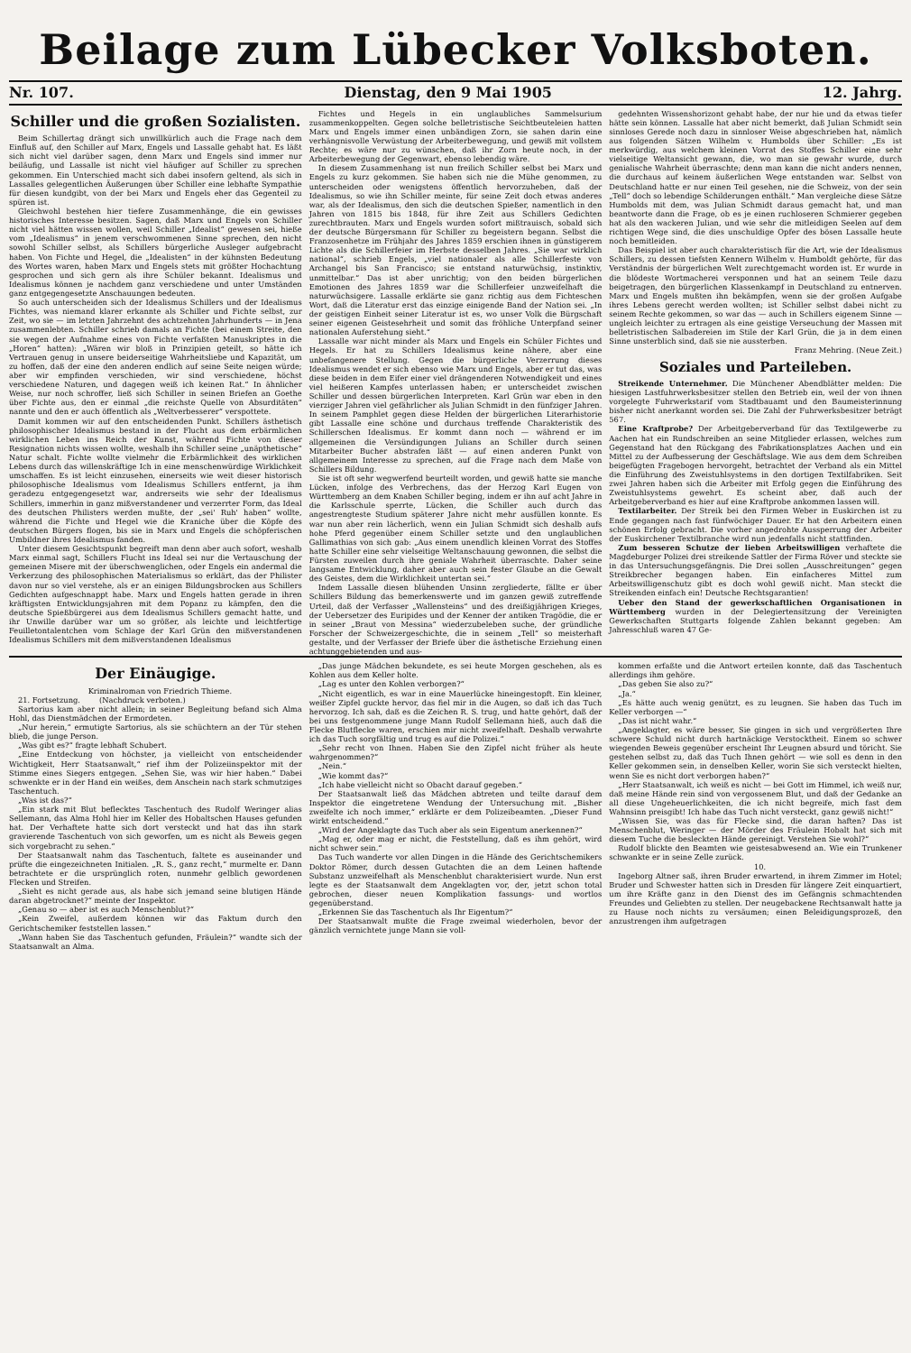Beilage zum Lübecker Volksboten.
Nr. 107. Dienstag, den 9 Mai 1905 12. Jahrg.
Schiller und die großen Sozialisten.
Beim Schillertag drängt sich unwillkürlich auch die Frage nach dem Einfluß auf, den Schiller auf Marx, Engels und Lassalle gehabt hat. Es läßt sich nicht viel darüber sagen, denn Marx und Engels sind immer nur beiläufig, und Lassalle ist nicht viel häufiger auf Schiller zu sprechen gekommen. Ein Unterschied macht sich dabei insofern geltend, als sich in Lassalles gelegentlichen Äußerungen über Schiller eine lebhafte Sympathie für diesen kundgibt, von der bei Marx und Engels eher das Gegenteil zu spüren ist.
Gleichwohl bestehen hier tiefere Zusammenhänge, die ein gewisses historisches Interesse besitzen. Sagen, daß Marx und Engels von Schiller nicht viel hätten wissen wollen, weil Schiller „Idealist“ gewesen sei, hieße vom „Idealismus“ in jenem verschwommenen Sinne sprechen, den nicht sowohl Schiller selbst, als Schillers bürgerliche Ausleger aufgebracht haben. Von Fichte und Hegel, die „Idealisten“ in der kühnsten Bedeutung des Wortes waren, haben Marx und Engels stets mit größter Hochachtung gesprochen und sich gern als ihre Schüler bekannt. Idealismus und Idealismus können je nachdem ganz verschiedene und unter Umständen ganz entgegengesetzte Anschauungen bedeuten.
So auch unterscheiden sich der Idealismus Schillers und der Idealismus Fichtes, was niemand klarer erkannte als Schiller und Fichte selbst, zur Zeit, wo sie — im letzten Jahrzehnt des achtzehnten Jahrhunderts — in Jena zusammenlebten. Schiller schrieb damals an Fichte (bei einem Streite, den sie wegen der Aufnahme eines von Fichte verfaßten Manuskriptes in die „Horen“ hatten): „Wären wir bloß in Prinzipien geteilt, so hätte ich Vertrauen genug in unsere beiderseitige Wahrheitsliebe und Kapazität, um zu hoffen, daß der eine den anderen endlich auf seine Seite neigen würde; aber wir empfinden verschieden, wir sind verschiedene, höchst verschiedene Naturen, und dagegen weiß ich keinen Rat.“ In ähnlicher Weise, nur noch schroffer, ließ sich Schiller in seinen Briefen an Goethe über Fichte aus, den er einmal „die reichste Quelle von Absurditäten“ nannte und den er auch öffentlich als „Weltverbesserer“ verspottete.
Damit kommen wir auf den entscheidenden Punkt. Schillers ästhetisch philosophischer Idealismus bestand in der Flucht aus dem erbärmlichen wirklichen Leben ins Reich der Kunst, während Fichte von dieser Resignation nichts wissen wollte, weshalb ihn Schiller seine „unäpthetische“ Natur schalt. Fichte wollte vielmehr die Erbärmlichkeit des wirklichen Lebens durch das willenskräftige Ich in eine menschenwürdige Wirklichkeit umschaffen. Es ist leicht einzusehen, einerseits wie weit dieser historisch philosophische Idealismus vom Idealismus Schillers entfernt, ja ihm geradezu entgegengesetzt war, andrerseits wie sehr der Idealismus Schillers, immerhin in ganz mißverstandener und verzerrter Form, das Ideal des deutschen Philisters werden mußte, der „sei' Ruh' haben“ wollte, während die Fichte und Hegel wie die Kraniche über die Köpfe des deutschen Bürgers flogen, bis sie in Marx und Engels die schöpferischen Umbildner ihres Idealismus fanden.
Unter diesem Gesichtspunkt begreift man denn aber auch sofort, weshalb Marx einmal sagt, Schillers Flucht ins Ideal sei nur die Vertauschung der gemeinen Misere mit der überschwenglichen, oder Engels ein andermal die Verkerzung des philosophischen Materialismus so erklärt, das der Philister davon nur so viel verstehe, als er an einigen Bildungsbrocken aus Schillers Gedichten aufgeschnappt habe. Marx und Engels hatten gerade in ihren kräftigsten Entwicklungsjahren mit dem Popanz zu kämpfen, den die deutsche Spießbürgerei aus dem Idealismus Schillers gemacht hatte, und ihr Unwille darüber war um so größer, als leichte und leichtfertige Feuilletontalentchen vom Schlage der Karl Grün den mißverstandenen Idealismus Schillers mit dem mißverstandenen Idealismus
Fichtes und Hegels in ein unglaubliches Sammelsurium zusammenkoppelten. Gegen solche belletristische Seichtbeuteleien hatten Marx und Engels immer einen unbändigen Zorn, sie sahen darin eine verhängnisvolle Verwüstung der Arbeiterbewegung, und gewiß mit vollstem Rechte; es wäre nur zu wünschen, daß ihr Zorn heute noch, in der Arbeiterbewegung der Gegenwart, ebenso lebendig wäre.
In diesem Zusammenhang ist nun freilich Schiller selbst bei Marx und Engels zu kurz gekommen. Sie haben sich nie die Mühe genommen, zu unterscheiden oder wenigstens öffentlich hervorzuheben, daß der Idealismus, so wie ihn Schiller meinte, für seine Zeit doch etwas anderes war, als der Idealismus, den sich die deutschen Spießer, namentlich in den Jahren von 1815 bis 1848, für ihre Zeit aus Schillers Gedichten zurechtbrauten. Marx und Engels wurden sofort mißtrauisch, sobald sich der deutsche Bürgersmann für Schiller zu begeistern begann. Selbst die Franzosenhetze im Frühjahr des Jahres 1859 erschien ihnen in günstigerem Lichte als die Schillerfeier im Herbste desselben Jahres. „Sie war wirklich national“, schrieb Engels, „viel nationaler als alle Schillerfeste von Archangel bis San Francisco; sie entstand naturwüchsig, instinktiv, unmittelbar.“ Das ist aber unrichtig; von den beiden bürgerlichen Emotionen des Jahres 1859 war die Schillerfeier unzweifelhaft die naturwüchsigere. Lassalle erklärte sie ganz richtig aus dem Fichteschen Wort, daß die Literatur erst das einzige einigende Band der Nation sei. „In der geistigen Einheit seiner Literatur ist es, wo unser Volk die Bürgschaft seiner eigenen Geistesehrheit und somit das fröhliche Unterpfand seiner nationalen Auferstehung sieht.“
Lassalle war nicht minder als Marx und Engels ein Schüler Fichtes und Hegels. Er hat zu Schillers Idealismus keine nähere, aber eine unbefangenere Stellung. Gegen die bürgerliche Verzerrung dieses Idealismus wendet er sich ebenso wie Marx und Engels, aber er tut das, was diese beiden in dem Eifer einer viel drängenderen Notwendigkeit und eines viel heißeren Kampfes unterlassen haben; er unterscheidet zwischen Schiller und dessen bürgerlichen Interpreten. Karl Grün war eben in den vierziger Jahren viel gefährlicher als Julian Schmidt in den fünfziger Jahren. In seinem Pamphlet gegen diese Helden der bürgerlichen Literarhistorie gibt Lassalle eine schöne und durchaus treffende Charakteristik des Schillerschen Idealismus. Er kommt dann noch — während er im allgemeinen die Versündigungen Julians an Schiller durch seinen Mitarbeiter Bucher abstrafen läßt — auf einen anderen Punkt von allgemeinem Interesse zu sprechen, auf die Frage nach dem Maße von Schillers Bildung.
Sie ist oft sehr wegwerfend beurteilt worden, und gewiß hatte sie manche Lücken, infolge des Verbrechens, das der Herzog Karl Eugen von Württemberg an dem Knaben Schiller beging, indem er ihn auf acht Jahre in die Karlsschule sperrte, Lücken, die Schiller auch durch das angestrengteste Studium späterer Jahre nicht mehr ausfüllen konnte. Es war nun aber rein lächerlich, wenn ein Julian Schmidt sich deshalb aufs hohe Pferd gegenüber einem Schiller setzte und den unglaublichen Gallimathias von sich gab: „Aus einem unendlich kleinen Vorrat des Stoffes hatte Schiller eine sehr vielseitige Weltanschauung gewonnen, die selbst die Fürsten zuweilen durch ihre geniale Wahrheit überraschte. Daher seine langsame Entwicklung, daher aber auch sein fester Glaube an die Gewalt des Geistes, dem die Wirklichkeit untertan sei.“
Indem Lassalle diesen blühenden Unsinn zergliederte, fällte er über Schillers Bildung das bemerkenswerte und im ganzen gewiß zutreffende Urteil, daß der Verfasser „Wallensteins“ und des dreißigjährigen Krieges, der Uebersetzer des Euripides und der Kenner der antiken Tragödie, die er in seiner „Braut von Messina“ wiederzubeleben suche, der gründliche Forscher der Schweizergeschichte, die in seinem „Tell“ so meisterhaft gestalte, und der Verfasser der Briefe über die ästhetische Erziehung einen achtunggebietenden und aus-
gedehnten Wissenshorizont gehabt habe, der nur hie und da etwas tiefer hätte sein können. Lassalle hat aber nicht bemerkt, daß Julian Schmidt sein sinnloses Gerede noch dazu in sinnloser Weise abgeschrieben hat, nämlich aus folgenden Sätzen Wilhelm v. Humbolds über Schiller: „Es ist merkwürdig, aus welchem kleinen Vorrat des Stoffes Schiller eine sehr vielseitige Weltansicht gewann, die, wo man sie gewahr wurde, durch genialische Wahrheit überraschte; denn man kann die nicht anders nennen, die durchaus auf keinem äußerlichen Wege entstanden war. Selbst von Deutschland hatte er nur einen Teil gesehen, nie die Schweiz, von der sein „Tell“ doch so lebendige Schilderungen enthält.“ Man vergleiche diese Sätze Humbolds mit dem, was Julian Schmidt daraus gemacht hat, und man beantworte dann die Frage, ob es je einen ruchloseren Schmierer gegeben hat als den wackeren Julian, und wie sehr die mitleidigen Seelen auf dem richtigen Wege sind, die dies unschuldige Opfer des bösen Lassalle heute noch bemitleiden.
Das Beispiel ist aber auch charakteristisch für die Art, wie der Idealismus Schillers, zu dessen tiefsten Kennern Wilhelm v. Humboldt gehörte, für das Verständnis der bürgerlichen Welt zurechtgemacht worden ist. Er wurde in die blödeste Wortmacherei versponnen und hat an seinem Teile dazu beigetragen, den bürgerlichen Klassenkampf in Deutschland zu entnerven. Marx und Engels mußten ihn bekämpfen, wenn sie der großen Aufgabe ihres Lebens gerecht werden wollten; ist Schiller selbst dabei nicht zu seinem Rechte gekommen, so war das — auch in Schillers eigenem Sinne — ungleich leichter zu ertragen als eine geistige Verseuchung der Massen mit belletristischen Salbadereien im Stile der Karl Grün, die ja in dem einen Sinne unsterblich sind, daß sie nie aussterben.
Franz Mehring. (Neue Zeit.)
Soziales und Parteileben.
Streikende Unternehmer. Die Münchener Abendblätter melden: Die hiesigen Lastfuhrwerksbesitzer stellen den Betrieb ein, weil der von ihnen vorgelegte Fuhrwerkstarif vom Stadtbauamt und den Baumeisterinnung bisher nicht anerkannt worden sei. Die Zahl der Fuhrwerksbesitzer beträgt 567.
Eine Kraftprobe? Der Arbeitgeberverband für das Textilgewerbe zu Aachen hat ein Rundschreiben an seine Mitglieder erlassen, welches zum Gegenstand hat den Rückgang des Fabrikationsplatzes Aachen und ein Mittel zu der Aufbesserung der Geschäftslage. Wie aus dem dem Schreiben beigefügten Fragebogen hervorgeht, betrachtet der Verband als ein Mittel die Einführung des Zweistuhlsystems in den dortigen Textilfabriken. Seit zwei Jahren haben sich die Arbeiter mit Erfolg gegen die Einführung des Zweistuhlsystems gewehrt. Es scheint aber, daß auch der Arbeitgeberverband es hier auf eine Kraftprobe ankommen lassen will.
Textilarbeiter. Der Streik bei den Firmen Weber in Euskirchen ist zu Ende gegangen nach fast fünfwöchiger Dauer. Er hat den Arbeitern einen schönen Erfolg gebracht. Die vorher angedrohte Aussperrung der Arbeiter der Euskirchener Textilbranche wird nun jedenfalls nicht stattfinden.
Zum besseren Schutze der lieben Arbeitswilligen verhaftete die Magdeburger Polizei drei streikende Sattler der Firma Röver und steckte sie in das Untersuchungsgefängnis. Die Drei sollen „Ausschreitungen“ gegen Streikbrecher begangen haben. Ein einfacheres Mittel zum Arbeitswilligenschutz gibt es doch wohl gewiß nicht. Man steckt die Streikenden einfach ein! Deutsche Rechtsgarantien!
Ueber den Stand der gewerkschaftlichen Organisationen in Württemberg wurden in der Delegiertensitzung der Vereinigten Gewerkschaften Stuttgarts folgende Zahlen bekannt gegeben: Am Jahresschluß waren 47 Ge-
Der Einäugige.
Kriminalroman von Friedrich Thieme.
21. Fortsetzung. (Nachdruck verboten.)
Sartorius kam aber nicht allein; in seiner Begleitung befand sich Alma Hohl, das Dienstmädchen der Ermordeten.
„Nur herein,“ ermutigte Sartorius, als sie schüchtern an der Tür stehen blieb, die junge Person.
„Was gibt es?“ fragte lebhaft Schubert.
„Eine Entdeckung von höchster, ja vielleicht von entscheidender Wichtigkeit, Herr Staatsanwalt,“ rief ihm der Polizeiinspektor mit der Stimme eines Siegers entgegen. „Sehen Sie, was wir hier haben.“ Dabei schwenkte er in der Hand ein weißes, dem Anschein nach stark schmutziges Taschentuch.
„Was ist das?“
„Ein stark mit Blut beflecktes Taschentuch des Rudolf Weringer alias Sellemann, das Alma Hohl hier im Keller des Hobaltschen Hauses gefunden hat. Der Verhaftete hatte sich dort versteckt und hat das ihn stark gravierende Taschentuch von sich geworfen, um es nicht als Beweis gegen sich vorgebracht zu sehen.“
Der Staatsanwalt nahm das Taschentuch, faltete es auseinander und prüfte die eingezeichneten Initialen. „R. S., ganz recht,“ murmelte er. Dann betrachtete er die ursprünglich roten, nunmehr gelblich gewordenen Flecken und Streifen.
„Sieht es nicht gerade aus, als habe sich jemand seine blutigen Hände daran abgetrocknet?“ meinte der Inspektor.
„Genau so — aber ist es auch Menschenblut?“
„Kein Zweifel, außerdem können wir das Faktum durch den Gerichtschemiker feststellen lassen.“
„Wann haben Sie das Taschentuch gefunden, Fräulein?“ wandte sich der Staatsanwalt an Alma.
„Das junge Mädchen bekundete, es sei heute Morgen geschehen, als es Kohlen aus dem Keller holte.
„Lag es unter den Kohlen verborgen?“
„Nicht eigentlich, es war in eine Mauerlücke hineingestopft. Ein kleiner, weißer Zipfel guckte hervor, das fiel mir in die Augen, so daß ich das Tuch hervorzog. Ich sah, daß es die Zeichen R. S. trug, und hatte gehört, daß der bei uns festgenommene junge Mann Rudolf Sellemann hieß, auch daß die Flecke Blutflecke waren, erschien mir nicht zweifelhaft. Deshalb verwahrte ich das Tuch sorgfältig und trug es auf die Polizei.“
„Sehr recht von Ihnen. Haben Sie den Zipfel nicht früher als heute wahrgenommen?“
„Nein.“
„Wie kommt das?“
„Ich habe vielleicht nicht so Obacht darauf gegeben.“
Der Staatsanwalt ließ das Mädchen abtreten und teilte darauf dem Inspektor die eingetretene Wendung der Untersuchung mit. „Bisher zweifelte ich noch immer,“ erklärte er dem Polizeibeamten. „Dieser Fund wirkt entscheidend.“
„Wird der Angeklagte das Tuch aber als sein Eigentum anerkennen?“
„Mag er, oder mag er nicht, die Feststellung, daß es ihm gehört, wird nicht schwer sein.“
Das Tuch wanderte vor allen Dingen in die Hände des Gerichtschemikers Doktor Römer, durch dessen Gutachten die an dem Leinen haftende Substanz unzweifelhaft als Menschenblut charakterisiert wurde. Nun erst legte es der Staatsanwalt dem Angeklagten vor, der, jetzt schon total gebrochen, dieser neuen Komplikation fassungs- und wortlos gegenüberstand.
„Erkennen Sie das Taschentuch als Ihr Eigentum?“
Der Staatsanwalt mußte die Frage zweimal wiederholen, bevor der gänzlich vernichtete junge Mann sie voll-
kommen erfaßte und die Antwort erteilen konnte, daß das Taschentuch allerdings ihm gehöre.
„Das geben Sie also zu?“
„Ja.“
„Es hätte auch wenig genützt, es zu leugnen. Sie haben das Tuch im Keller verborgen —“
„Das ist nicht wahr.“
„Angeklagter, es wäre besser, Sie gingen in sich und vergrößerten Ihre schwere Schuld nicht durch hartnäckige Verstocktheit. Einem so schwer wiegenden Beweis gegenüber erscheint Ihr Leugnen absurd und töricht. Sie gestehen selbst zu, daß das Tuch Ihnen gehört — wie soll es denn in den Keller gekommen sein, in denselben Keller, worin Sie sich versteckt hielten, wenn Sie es nicht dort verborgen haben?“
„Herr Staatsanwalt, ich weiß es nicht — bei Gott im Himmel, ich weiß nur, daß meine Hände rein sind von vergossenem Blut, und daß der Gedanke an all diese Ungeheuerlichkeiten, die ich nicht begreife, mich fast dem Wahnsinn preisgibt! Ich habe das Tuch nicht versteckt, ganz gewiß nicht!“
„Wissen Sie, was das für Flecke sind, die daran haften? Das ist Menschenblut, Weringer — der Mörder des Fräulein Hobalt hat sich mit diesem Tuche die besleckten Hände gereinigt. Verstehen Sie wohl?“
Rudolf blickte den Beamten wie geistesabwesend an. Wie ein Trunkener schwankte er in seine Zelle zurück.
10.
Ingeborg Altner saß, ihren Bruder erwartend, in ihrem Zimmer im Hotel; Bruder und Schwester hatten sich in Dresden für längere Zeit einquartiert, um ihre Kräfte ganz in den Dienst des im Gefängnis schmachtenden Freundes und Geliebten zu stellen. Der neugebackene Rechtsanwalt hatte ja zu Hause noch nichts zu versäumen; einen Beleidigungsprozeß, den anzustrengen ihm aufgetragen